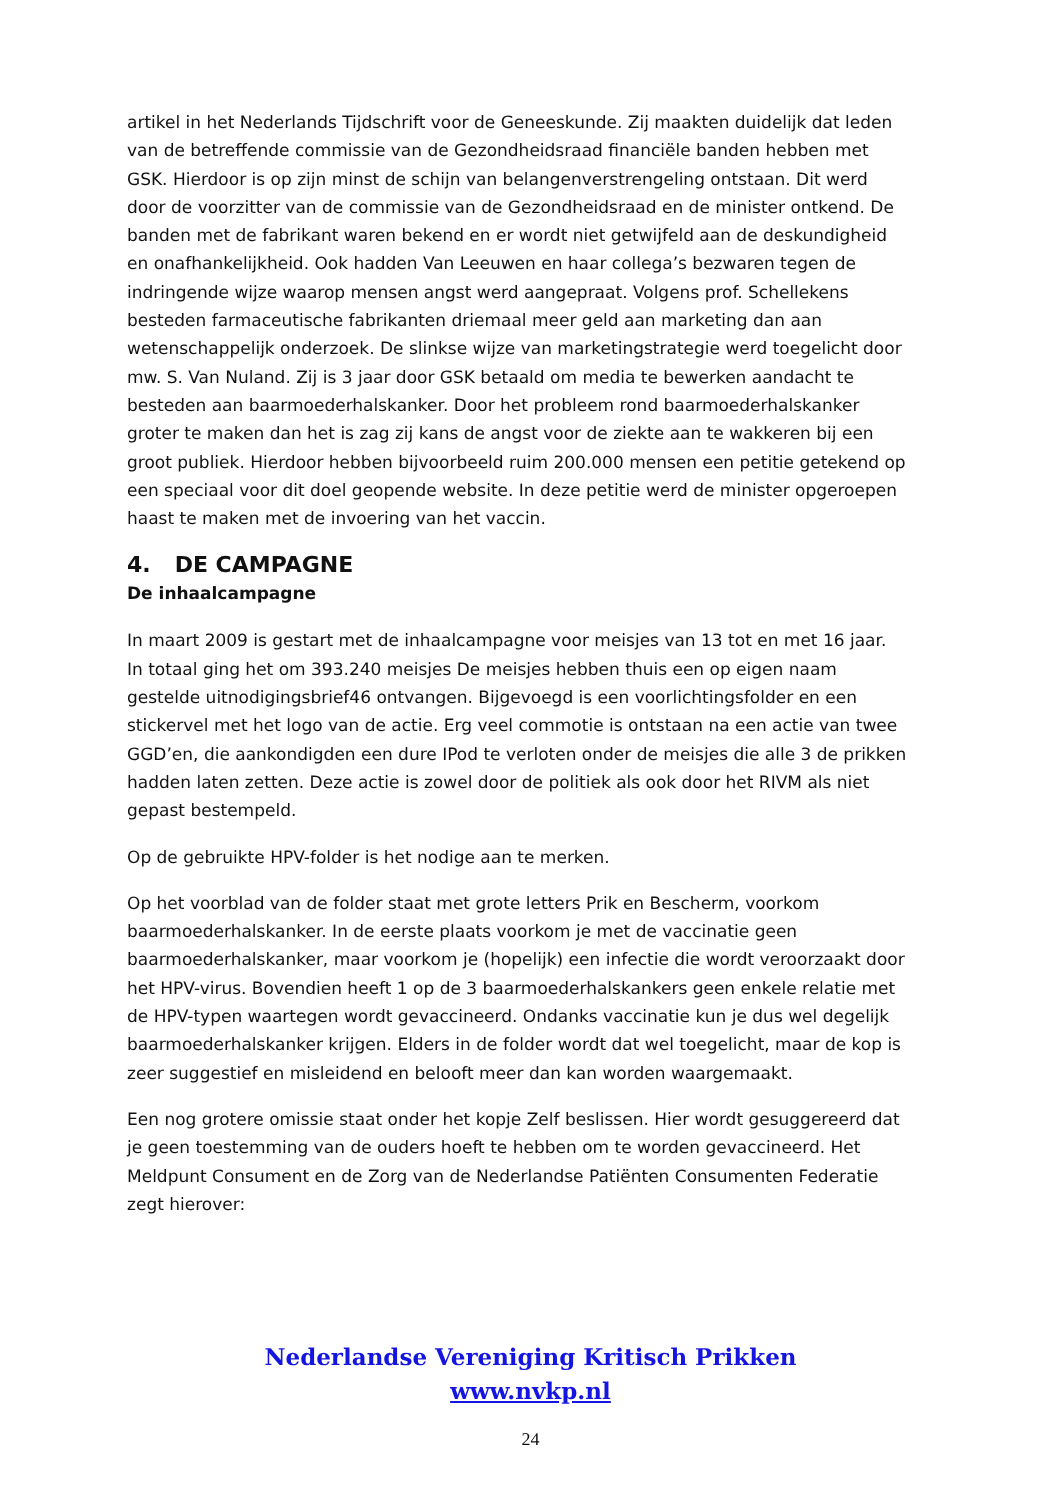artikel in het Nederlands Tijdschrift voor de Geneeskunde. Zij maakten duidelijk dat leden van de betreffende commissie van de Gezondheidsraad financiële banden hebben met GSK. Hierdoor is op zijn minst de schijn van belangenverstrengeling ontstaan. Dit werd door de voorzitter van de commissie van de Gezondheidsraad en de minister ontkend. De banden met de fabrikant waren bekend en er wordt niet getwijfeld aan de deskundigheid en onafhankelijkheid. Ook hadden Van Leeuwen en haar collega’s bezwaren tegen de indringende wijze waarop mensen angst werd aangepraat. Volgens prof. Schellekens besteden farmaceutische fabrikanten driemaal meer geld aan marketing dan aan wetenschappelijk onderzoek. De slinkse wijze van marketingstrategie werd toegelicht door mw. S. Van Nuland. Zij is 3 jaar door GSK betaald om media te bewerken aandacht te besteden aan baarmoederhalskanker. Door het probleem rond baarmoederhalskanker groter te maken dan het is zag zij kans de angst voor de ziekte aan te wakkeren bij een groot publiek. Hierdoor hebben bijvoorbeeld ruim 200.000 mensen een petitie getekend op een speciaal voor dit doel geopende website. In deze petitie werd de minister opgeroepen haast te maken met de invoering van het vaccin.
4. DE CAMPAGNE
De inhaalcampagne
In maart 2009 is gestart met de inhaalcampagne voor meisjes van 13 tot en met 16 jaar. In totaal ging het om 393.240 meisjes De meisjes hebben thuis een op eigen naam gestelde uitnodigingsbrief46 ontvangen. Bijgevoegd is een voorlichtingsfolder en een stickervel met het logo van de actie. Erg veel commotie is ontstaan na een actie van twee GGD’en, die aankondigden een dure IPod te verloten onder de meisjes die alle 3 de prikken hadden laten zetten. Deze actie is zowel door de politiek als ook door het RIVM als niet gepast bestempeld.
Op de gebruikte HPV-folder is het nodige aan te merken.
Op het voorblad van de folder staat met grote letters Prik en Bescherm, voorkom baarmoederhalskanker. In de eerste plaats voorkom je met de vaccinatie geen baarmoederhalskanker, maar voorkom je (hopelijk) een infectie die wordt veroorzaakt door het HPV-virus. Bovendien heeft 1 op de 3 baarmoederhalskankers geen enkele relatie met de HPV-typen waartegen wordt gevaccineerd. Ondanks vaccinatie kun je dus wel degelijk baarmoederhalskanker krijgen. Elders in de folder wordt dat wel toegelicht, maar de kop is zeer suggestief en misleidend en belooft meer dan kan worden waargemaakt.
Een nog grotere omissie staat onder het kopje Zelf beslissen. Hier wordt gesuggereerd dat je geen toestemming van de ouders hoeft te hebben om te worden gevaccineerd. Het Meldpunt Consument en de Zorg van de Nederlandse Patiënten Consumenten Federatie zegt hierover:
Nederlandse Vereniging Kritisch Prikken
www.nvkp.nl
24